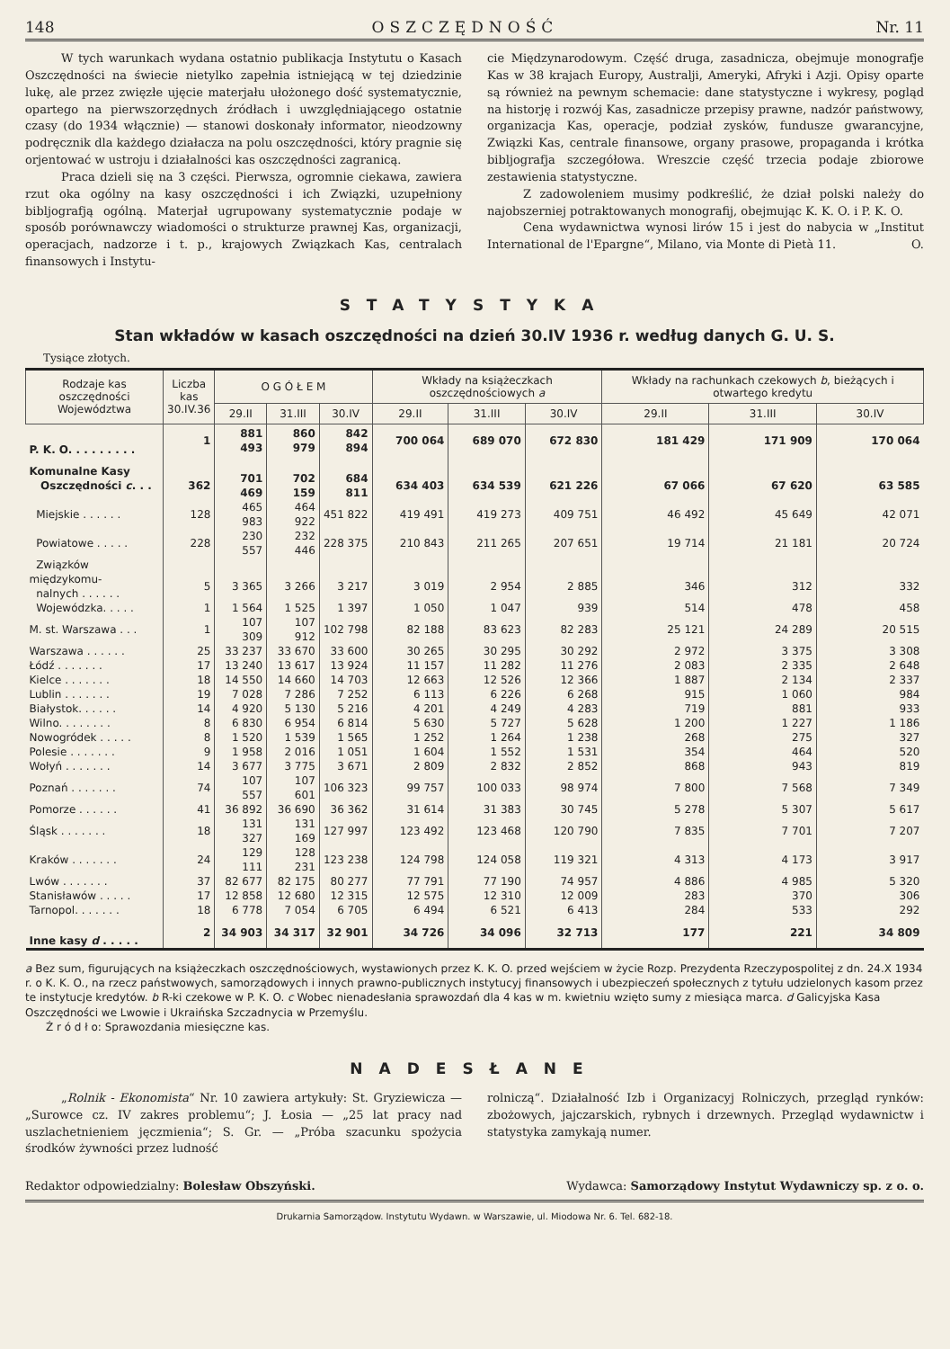148 OSZCZĘDNOŚĆ Nr. 11
W tych warunkach wydana ostatnio publikacja Instytutu o Kasach Oszczędności na świecie nietylko zapełnia istniejącą w tej dziedzinie lukę, ale przez zwięzłe ujęcie materjału ułożonego dość systematycznie, opartego na pierwszorzędnych źródłach i uwzględniającego ostatnie czasy (do 1934 włącznie) — stanowi doskonały informator, nieodzowny podręcznik dla każdego działacza na polu oszczędności, który pragnie się orjentować w ustroju i działalności kas oszczędności zagranicą.
Praca dzieli się na 3 części. Pierwsza, ogromnie ciekawa, zawiera rzut oka ogólny na kasy oszczędności i ich Związki, uzupełniony bibljografją ogólną. Materjał ugrupowany systematycznie podaje w sposób porównawczy wiadomości o strukturze prawnej Kas, organizacji, operacjach, nadzorze i t. p., krajowych Związkach Kas, centralach finansowych i Instytu-
cie Międzynarodowym. Część druga, zasadnicza, obejmuje monografje Kas w 38 krajach Europy, Australji, Ameryki, Afryki i Azji. Opisy oparte są również na pewnym schemacie: dane statystyczne i wykresy, pogląd na historję i rozwój Kas, zasadnicze przepisy prawne, nadzór państwowy, organizacja Kas, operacje, podział zysków, fundusze gwarancyjne, Związki Kas, centrale finansowe, organy prasowe, propaganda i krótka bibljografja szczegółowa. Wreszcie część trzecia podaje zbiorowe zestawienia statystyczne.
Z zadowoleniem musimy podkreślić, że dział polski należy do najobszerniej potraktowanych monografij, obejmując K. K. O. i P. K. O.
Cena wydawnictwa wynosi lirów 15 i jest do nabycia w „Institut International de l'Epargne“, Milano, via Monte di Pietà 11. O.
STATYSTYKA
Stan wkładów w kasach oszczędności na dzień 30.IV 1936 r. według danych G. U. S.
Tysiące złotych.
| Rodzaje kas oszczędności Województwa | Liczba kas 30.IV.36 | O G Ó Ł E M | | | Wkłady na książeczkach oszczędnościowych a | | | Wkłady na rachunkach czekowych b , bieżących i otwartego kredytu | | |
| --- | --- | --- | --- | --- | --- | --- | --- | --- | --- | --- |
| | | 29.II | 31.III | 30.IV | 29.II | 31.III | 30.IV | 29.II | 31.III | 30.IV |
| P. K. O. . . . . . . . . | 1 | 881 493 | 860 979 | 842 894 | 700 064 | 689 070 | 672 830 | 181 429 | 171 909 | 170 064 |
| Komunalne Kasy Oszczędności c . . . | 362 | 701 469 | 702 159 | 684 811 | 634 403 | 634 539 | 621 226 | 67 066 | 67 620 | 63 585 |
| Miejskie . . . . . . | 128 | 465 983 | 464 922 | 451 822 | 419 491 | 419 273 | 409 751 | 46 492 | 45 649 | 42 071 |
| Powiatowe . . . . . | 228 | 230 557 | 232 446 | 228 375 | 210 843 | 211 265 | 207 651 | 19 714 | 21 181 | 20 724 |
| Związków międzykomu- nalnych . . . . . . | 5 | 3 365 | 3 266 | 3 217 | 3 019 | 2 954 | 2 885 | 346 | 312 | 332 |
| Wojewódzka. . . . . | 1 | 1 564 | 1 525 | 1 397 | 1 050 | 1 047 | 939 | 514 | 478 | 458 |
| M. st. Warszawa . . . | 1 | 107 309 | 107 912 | 102 798 | 82 188 | 83 623 | 82 283 | 25 121 | 24 289 | 20 515 |
| Warszawa . . . . . . | 25 | 33 237 | 33 670 | 33 600 | 30 265 | 30 295 | 30 292 | 2 972 | 3 375 | 3 308 |
| Łódź . . . . . . . | 17 | 13 240 | 13 617 | 13 924 | 11 157 | 11 282 | 11 276 | 2 083 | 2 335 | 2 648 |
| Kielce . . . . . . . | 18 | 14 550 | 14 660 | 14 703 | 12 663 | 12 526 | 12 366 | 1 887 | 2 134 | 2 337 |
| Lublin . . . . . . . | 19 | 7 028 | 7 286 | 7 252 | 6 113 | 6 226 | 6 268 | 915 | 1 060 | 984 |
| Białystok. . . . . . | 14 | 4 920 | 5 130 | 5 216 | 4 201 | 4 249 | 4 283 | 719 | 881 | 933 |
| Wilno. . . . . . . . | 8 | 6 830 | 6 954 | 6 814 | 5 630 | 5 727 | 5 628 | 1 200 | 1 227 | 1 186 |
| Nowogródek . . . . . | 8 | 1 520 | 1 539 | 1 565 | 1 252 | 1 264 | 1 238 | 268 | 275 | 327 |
| Polesie . . . . . . . | 9 | 1 958 | 2 016 | 1 051 | 1 604 | 1 552 | 1 531 | 354 | 464 | 520 |
| Wołyń . . . . . . . | 14 | 3 677 | 3 775 | 3 671 | 2 809 | 2 832 | 2 852 | 868 | 943 | 819 |
| Poznań . . . . . . . | 74 | 107 557 | 107 601 | 106 323 | 99 757 | 100 033 | 98 974 | 7 800 | 7 568 | 7 349 |
| Pomorze . . . . . . | 41 | 36 892 | 36 690 | 36 362 | 31 614 | 31 383 | 30 745 | 5 278 | 5 307 | 5 617 |
| Śląsk . . . . . . . | 18 | 131 327 | 131 169 | 127 997 | 123 492 | 123 468 | 120 790 | 7 835 | 7 701 | 7 207 |
| Kraków . . . . . . . | 24 | 129 111 | 128 231 | 123 238 | 124 798 | 124 058 | 119 321 | 4 313 | 4 173 | 3 917 |
| Lwów . . . . . . . | 37 | 82 677 | 82 175 | 80 277 | 77 791 | 77 190 | 74 957 | 4 886 | 4 985 | 5 320 |
| Stanisławów . . . . . | 17 | 12 858 | 12 680 | 12 315 | 12 575 | 12 310 | 12 009 | 283 | 370 | 306 |
| Tarnopol. . . . . . . | 18 | 6 778 | 7 054 | 6 705 | 6 494 | 6 521 | 6 413 | 284 | 533 | 292 |
| Inne kasy d . . . . . | 2 | 34 903 | 34 317 | 32 901 | 34 726 | 34 096 | 32 713 | 177 | 221 | 34 809 |
a Bez sum, figurujących na książeczkach oszczędnościowych, wystawionych przez K. K. O. przed wejściem w życie Rozp. Prezydenta Rzeczypospolitej z dn. 24.X 1934 r. o K. K. O., na rzecz państwowych, samorządowych i innych prawno-publicznych instytucyj finansowych i ubezpieczeń społecznych z tytułu udzielonych kasom przez te instytucje kredytów. b R-ki czekowe w P. K. O. c Wobec nienadesłania sprawozdań dla 4 kas w m. kwietniu wzięto sumy z miesiąca marca. d Galicyjska Kasa Oszczędności we Lwowie i Ukraińska Szczadnycia w Przemyślu.
Ź r ó d ł o: Sprawozdania miesięczne kas.
NADESŁANE
„Rolnik - Ekonomista“ Nr. 10 zawiera artykuły: St. Gryziewicza — „Surowce cz. IV zakres problemu“; J. Łosia — „25 lat pracy nad uszlachetnieniem jęczmienia“; S. Gr. — „Próba szacunku spożycia środków żywności przez ludność
rolniczą“. Działalność Izb i Organizacyj Rolniczych, przegląd rynków: zbożowych, jajczarskich, rybnych i drzewnych. Przegląd wydawnictw i statystyka zamykają numer.
Redaktor odpowiedzialny: Bolesław Obszyński. Wydawca: Samorządowy Instytut Wydawniczy sp. z o. o.
Drukarnia Samorządow. Instytutu Wydawn. w Warszawie, ul. Miodowa Nr. 6. Tel. 682-18.